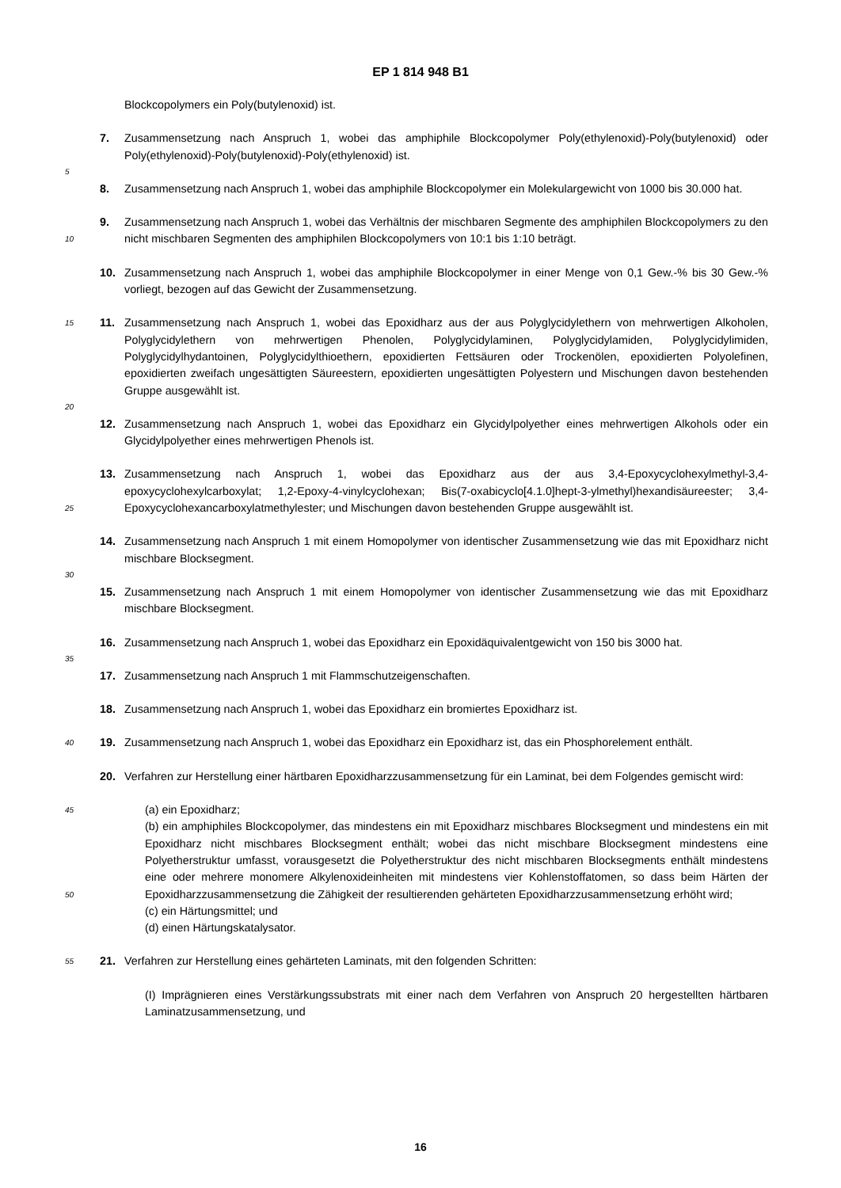EP 1 814 948 B1
Blockcopolymers ein Poly(butylenoxid) ist.
7. Zusammensetzung nach Anspruch 1, wobei das amphiphile Blockcopolymer Poly(ethylenoxid)-Poly(butylenoxid) oder Poly(ethylenoxid)-Poly(butylenoxid)-Poly(ethylenoxid) ist.
5
8. Zusammensetzung nach Anspruch 1, wobei das amphiphile Blockcopolymer ein Molekulargewicht von 1000 bis 30.000 hat.
9. Zusammensetzung nach Anspruch 1, wobei das Verhältnis der mischbaren Segmente des amphiphilen Blockcopolymers zu den nicht mischbaren Segmenten des amphiphilen Blockcopolymers von 10:1 bis 1:10 beträgt. 10
10. Zusammensetzung nach Anspruch 1, wobei das amphiphile Blockcopolymer in einer Menge von 0,1 Gew.-% bis 30 Gew.-% vorliegt, bezogen auf das Gewicht der Zusammensetzung.
11.
15 Zusammensetzung nach Anspruch 1, wobei das Epoxidharz aus der aus Polyglycidylethern von mehrwertigen Alkoholen, Polyglycidylethern von mehrwertigen Phenolen, Polyglycidylaminen, Polyglycidylamiden, Polyglycidylimiden, Polyglycidylhydantoinen, Polyglycidylthioethern, epoxidierten Fettsäuren oder Trockenölen, epoxidierten Polyolefinen, epoxidierten zweifach ungesättigten Säureestern, epoxidierten ungesättigten Polyestern und Mischungen davon bestehenden Gruppe ausgewählt ist.
20
12. Zusammensetzung nach Anspruch 1, wobei das Epoxidharz ein Glycidylpolyether eines mehrwertigen Alkohols oder ein Glycidylpolyether eines mehrwertigen Phenols ist.
13. Zusammensetzung nach Anspruch 1, wobei das Epoxidharz aus der aus 3,4-Epoxycyclohexylmethyl-3,4-epoxycyclohexylcarboxylat; 1,2-Epoxy-4-vinylcyclohexan; Bis(7-oxabicyclo[4.1.0]hept-3-ylmethyl)hexandisäureester; 3,4-Epoxycyclohexancarboxylatmethylester; und Mischungen davon bestehenden Gruppe ausgewählt ist. 25
14. Zusammensetzung nach Anspruch 1 mit einem Homopolymer von identischer Zusammensetzung wie das mit Epoxidharz nicht mischbare Blocksegment.
30
15. Zusammensetzung nach Anspruch 1 mit einem Homopolymer von identischer Zusammensetzung wie das mit Epoxidharz mischbare Blocksegment.
16. Zusammensetzung nach Anspruch 1, wobei das Epoxidharz ein Epoxidäquivalentgewicht von 150 bis 3000 hat.
35
17. Zusammensetzung nach Anspruch 1 mit Flammschutzeigenschaften.
18. Zusammensetzung nach Anspruch 1, wobei das Epoxidharz ein bromiertes Epoxidharz ist.
19.
40 Zusammensetzung nach Anspruch 1, wobei das Epoxidharz ein Epoxidharz ist, das ein Phosphorelement enthält.
20. Verfahren zur Herstellung einer härtbaren Epoxidharzzusammensetzung für ein Laminat, bei dem Folgendes gemischt wird:
45 (a) ein Epoxidharz;
(b) ein amphiphiles Blockcopolymer, das mindestens ein mit Epoxidharz mischbares Blocksegment und mindestens ein mit Epoxidharz nicht mischbares Blocksegment enthält; wobei das nicht mischbare Blocksegment mindestens eine Polyetherstruktur umfasst, vorausgesetzt die Polyetherstruktur des nicht mischbaren Blocksegments enthält mindestens eine oder mehrere monomere Alkylenoxideinheiten mit mindestens vier Kohlenstoffatomen, so dass beim Härten der Epoxidharzzusammensetzung die Zähigkeit der resultierenden gehärteten Epoxidharzzusammensetzung erhöht wird; 50
(c) ein Härtungsmittel; und
(d) einen Härtungskatalysator.
21.
55 Verfahren zur Herstellung eines gehärteten Laminats, mit den folgenden Schritten:
(I) Imprägnieren eines Verstärkungssubstrats mit einer nach dem Verfahren von Anspruch 20 hergestellten härtbaren Laminatzusammensetzung, und
16